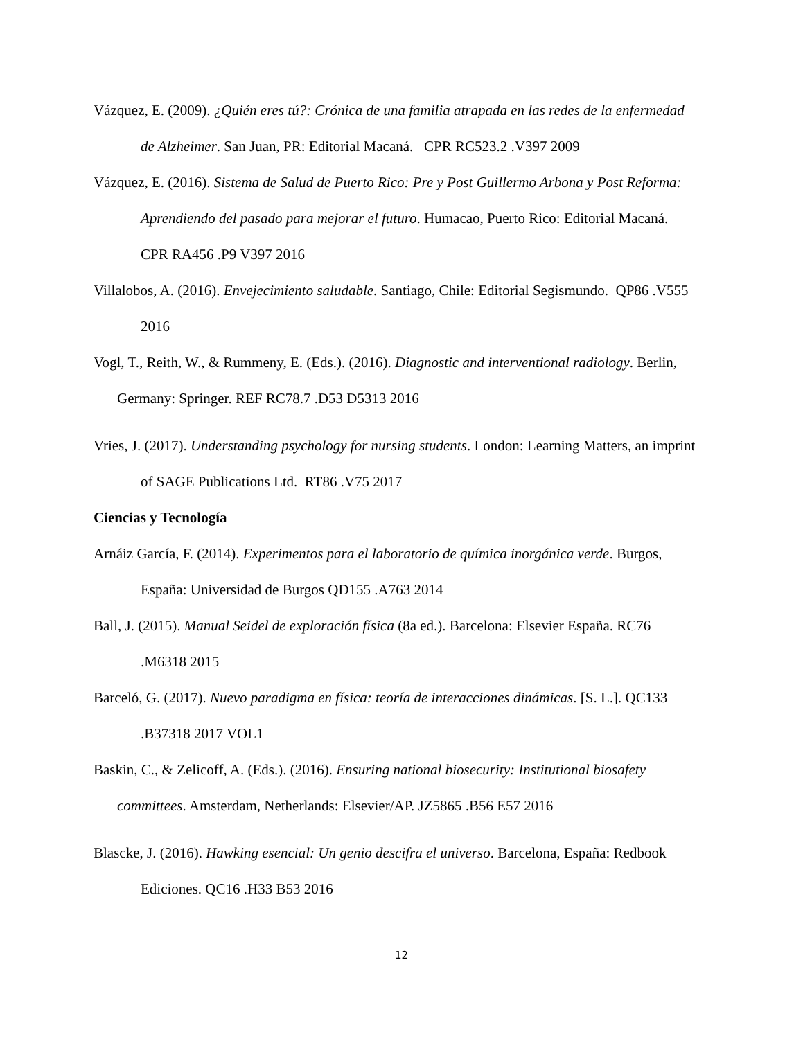Vázquez, E. (2009). ¿Quién eres tú?: Crónica de una familia atrapada en las redes de la enfermedad de Alzheimer. San Juan, PR: Editorial Macaná. CPR RC523.2 .V397 2009
Vázquez, E. (2016). Sistema de Salud de Puerto Rico: Pre y Post Guillermo Arbona y Post Reforma: Aprendiendo del pasado para mejorar el futuro. Humacao, Puerto Rico: Editorial Macaná. CPR RA456 .P9 V397 2016
Villalobos, A. (2016). Envejecimiento saludable. Santiago, Chile: Editorial Segismundo. QP86 .V555 2016
Vogl, T., Reith, W., & Rummeny, E. (Eds.). (2016). Diagnostic and interventional radiology. Berlin, Germany: Springer. REF RC78.7 .D53 D5313 2016
Vries, J. (2017). Understanding psychology for nursing students. London: Learning Matters, an imprint of SAGE Publications Ltd. RT86 .V75 2017
Ciencias y Tecnología
Arnáiz García, F. (2014). Experimentos para el laboratorio de química inorgánica verde. Burgos, España: Universidad de Burgos QD155 .A763 2014
Ball, J. (2015). Manual Seidel de exploración física (8a ed.). Barcelona: Elsevier España. RC76 .M6318 2015
Barceló, G. (2017). Nuevo paradigma en física: teoría de interacciones dinámicas. [S. L.]. QC133 .B37318 2017 VOL1
Baskin, C., & Zelicoff, A. (Eds.). (2016). Ensuring national biosecurity: Institutional biosafety committees. Amsterdam, Netherlands: Elsevier/AP. JZ5865 .B56 E57 2016
Blascke, J. (2016). Hawking esencial: Un genio descifra el universo. Barcelona, España: Redbook Ediciones. QC16 .H33 B53 2016
12